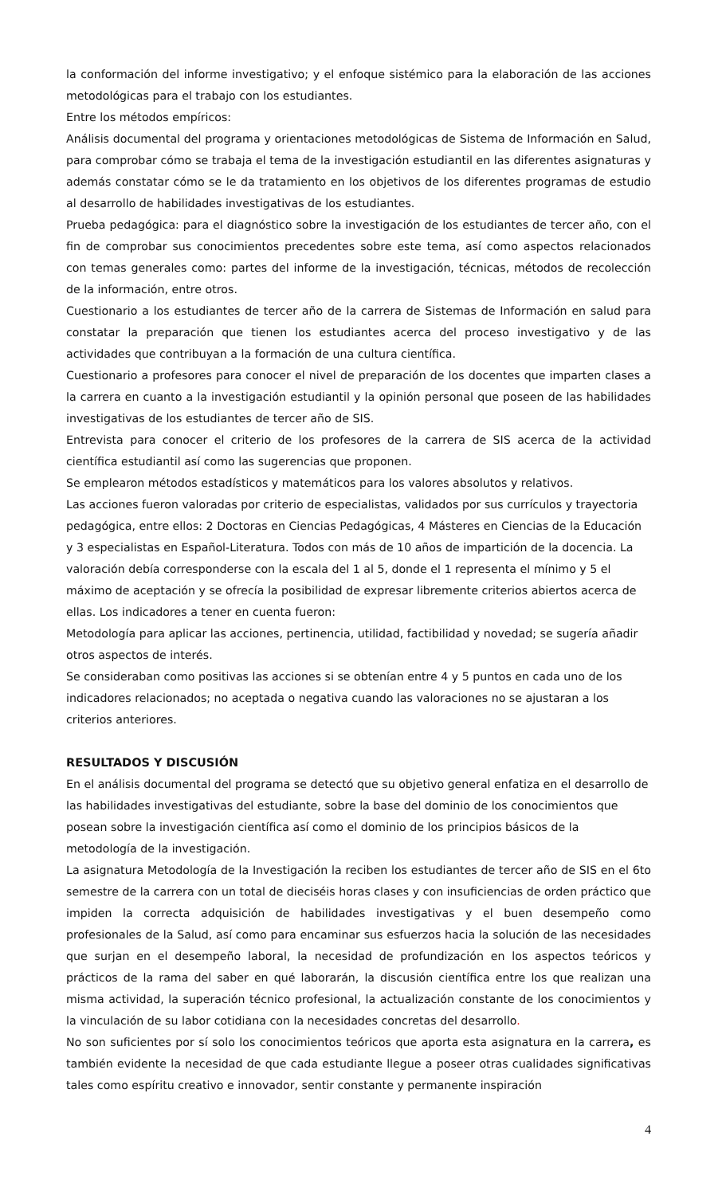la conformación del informe investigativo; y el enfoque sistémico para la elaboración de las acciones metodológicas para el trabajo con los estudiantes.
Entre los métodos empíricos:
Análisis documental del programa y orientaciones metodológicas de Sistema de Información en Salud, para comprobar cómo se trabaja el tema de la investigación estudiantil en las diferentes asignaturas y además constatar cómo se le da tratamiento en los objetivos de los diferentes programas de estudio al desarrollo de habilidades investigativas de los estudiantes.
Prueba pedagógica: para el diagnóstico sobre la investigación de los estudiantes de tercer año, con el fin de comprobar sus conocimientos precedentes sobre este tema, así como aspectos relacionados con temas generales como: partes del informe de la investigación, técnicas, métodos de recolección de la información, entre otros.
Cuestionario a los estudiantes de tercer año de la carrera de Sistemas de Información en salud para constatar la preparación que tienen los estudiantes acerca del proceso investigativo y de las actividades que contribuyan a la formación de una cultura científica.
Cuestionario a profesores para conocer el nivel de preparación de los docentes que imparten clases a la carrera en cuanto a la investigación estudiantil y la opinión personal que poseen de las habilidades investigativas de los estudiantes de tercer año de SIS.
Entrevista para conocer el criterio de los profesores de la carrera de SIS acerca de la actividad científica estudiantil así como las sugerencias que proponen.
Se emplearon métodos estadísticos y matemáticos para los valores absolutos y relativos.
Las acciones fueron valoradas por criterio de especialistas, validados por sus currículos y trayectoria pedagógica, entre ellos: 2 Doctoras en Ciencias Pedagógicas, 4 Másteres en Ciencias de la Educación y 3 especialistas en Español-Literatura. Todos con más de 10 años de impartición de la docencia. La valoración debía corresponderse con la escala del 1 al 5, donde el 1 representa el mínimo y 5 el máximo de aceptación y se ofrecía la posibilidad de expresar libremente criterios abiertos acerca de ellas. Los indicadores a tener en cuenta fueron:
Metodología para aplicar las acciones, pertinencia, utilidad, factibilidad y novedad; se sugería añadir otros aspectos de interés.
Se consideraban como positivas las acciones si se obtenían entre 4 y 5 puntos en cada uno de los indicadores relacionados; no aceptada o negativa cuando las valoraciones no se ajustaran a los criterios anteriores.
RESULTADOS Y DISCUSIÓN
En el análisis documental del programa se detectó que su objetivo general enfatiza en el desarrollo de las habilidades investigativas del estudiante, sobre la base del dominio de los conocimientos que posean sobre la investigación científica así como el dominio de los principios básicos de la metodología de la investigación.
La asignatura Metodología de la Investigación la reciben los estudiantes de tercer año de SIS en el 6to semestre de la carrera con un total de dieciséis horas clases y con insuficiencias de orden práctico que impiden la correcta adquisición de habilidades investigativas y el buen desempeño como profesionales de la Salud, así como para encaminar sus esfuerzos hacia la solución de las necesidades que surjan en el desempeño laboral, la necesidad de profundización en los aspectos teóricos y prácticos de la rama del saber en qué laborarán, la discusión científica entre los que realizan una misma actividad, la superación técnico profesional, la actualización constante de los conocimientos y la vinculación de su labor cotidiana con la necesidades concretas del desarrollo.
No son suficientes por sí solo los conocimientos teóricos que aporta esta asignatura en la carrera, es también evidente la necesidad de que cada estudiante llegue a poseer otras cualidades significativas tales como espíritu creativo e innovador, sentir constante y permanente inspiración
4